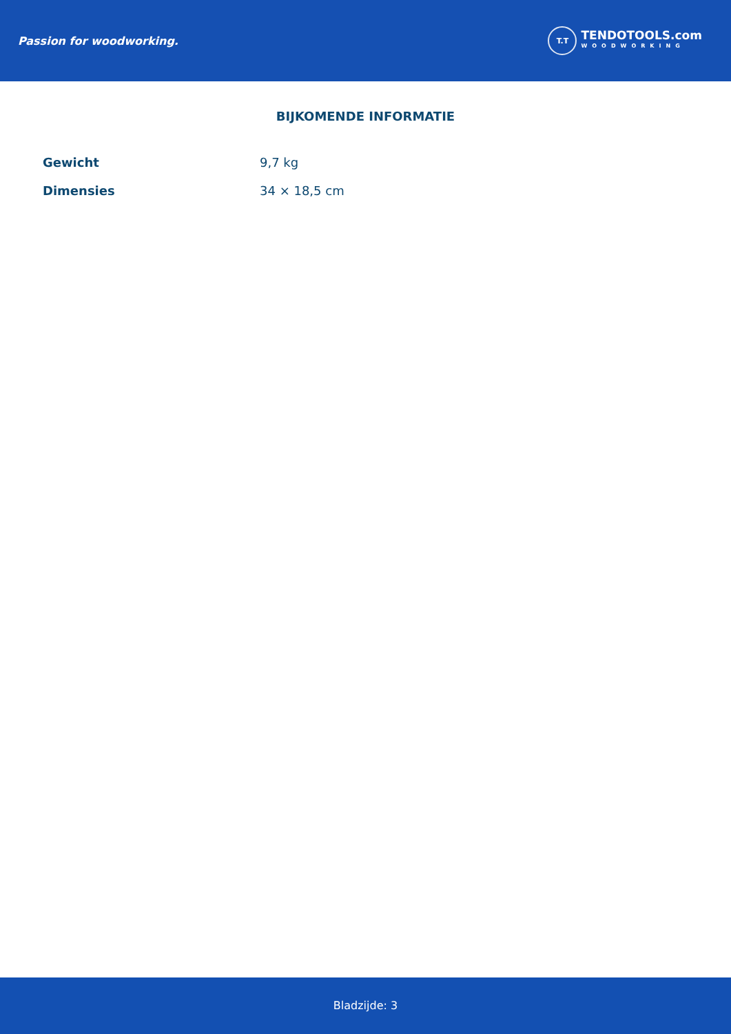Passion for woodworking.
T.T
TENDOTOOLS.com
WOODWORKING
BIJKOMENDE INFORMATIE
| Gewicht | 9,7 kg |
| Dimensies | 34 × 18,5 cm |
Bladzijde: 3